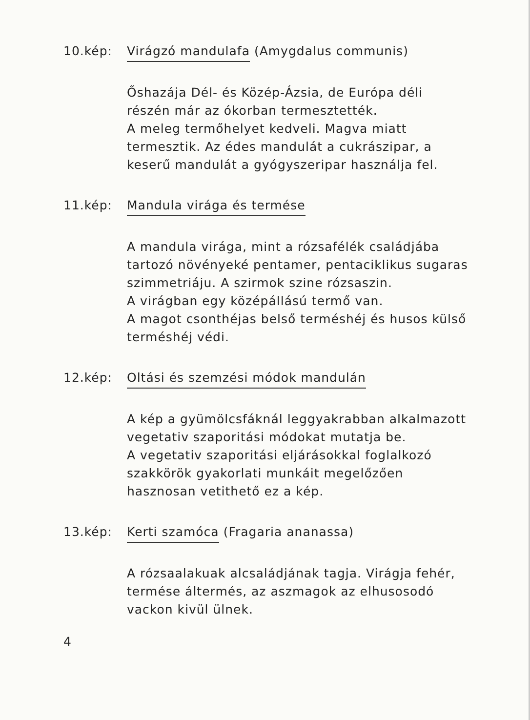10.kép: Virágzó mandulafa (Amygdalus communis)
Őshazája Dél- és Közép-Ázsia, de Európa déli részén már az ókorban termesztették.
A meleg termőhelyet kedveli. Magva miatt termesztik. Az édes mandulát a cukrászipar, a keserű mandulát a gyógyszeripar használja fel.
11.kép: Mandula virága és termése
A mandula virága, mint a rózsafélék családjába tartozó növényeké pentamer, pentaciklikus sugaras szimmetriáju. A szirmok szine rózsaszin.
A virágban egy középállású termő van.
A magot csonthéjas belső terméshéj és husos külső terméshéj védi.
12.kép: Oltási és szemzési módok mandulán
A kép a gyümölcsfáknál leggyakrabban alkalmazott vegetativ szaporitási módokat mutatja be.
A vegetativ szaporitási eljárásokkal foglalkozó szakkörök gyakorlati munkáit megelőzően hasznosan vetithető ez a kép.
13.kép: Kerti szamóca (Fragaria ananassa)
A rózsaalakuak alcsaládjának tagja. Virágja fehér, termése áltermés, az aszmagok az elhusosodó vackon kivül ülnek.
4